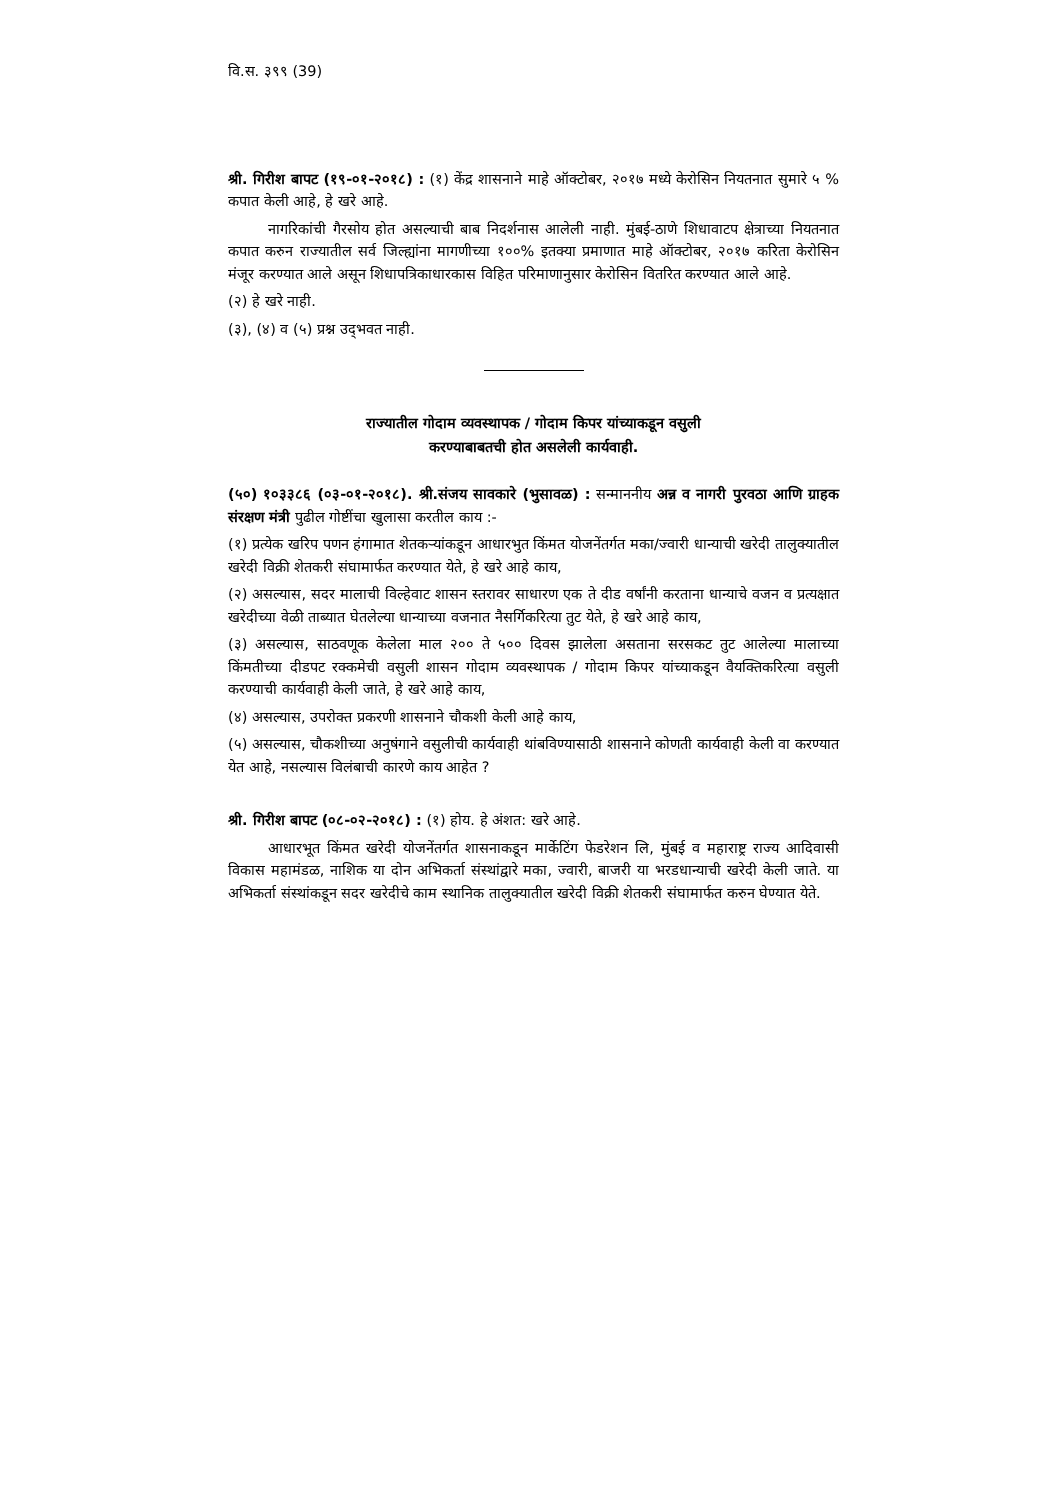वि.स. ३९९ (39)
श्री. गिरीश बापट (१९-०१-२०१८) : (१) केंद्र शासनाने माहे ऑक्टोबर, २०१७ मध्ये केरोसिन नियतनात सुमारे ५ % कपात केली आहे, हे खरे आहे.
नागरिकांची गैरसोय होत असल्याची बाब निदर्शनास आलेली नाही. मुंबई-ठाणे शिधावाटप क्षेत्राच्या नियतनात कपात करुन राज्यातील सर्व जिल्ह्यांना मागणीच्या १००% इतक्या प्रमाणात माहे ऑक्टोबर, २०१७ करिता केरोसिन मंजूर करण्यात आले असून शिधापत्रिकाधारकास विहित परिमाणानुसार केरोसिन वितरित करण्यात आले आहे.
(२) हे खरे नाही.
(३), (४) व (५) प्रश्न उद्‌भवत नाही.
राज्यातील गोदाम व्यवस्थापक / गोदाम किपर यांच्याकडून वसुली
करण्याबाबतची होत असलेली कार्यवाही.
(५०) १०३३८६ (०३-०१-२०१८). श्री.संजय सावकारे (भुसावळ) : सन्माननीय अन्न व नागरी पुरवठा आणि ग्राहक संरक्षण मंत्री पुढील गोष्टींचा खुलासा करतील काय :-
(१) प्रत्येक खरिप पणन हंगामात शेतकऱ्यांकडून आधारभुत किंमत योजनेंतर्गत मका/ज्वारी धान्याची खरेदी तालुक्यातील खरेदी विक्री शेतकरी संघामार्फत करण्यात येते, हे खरे आहे काय,
(२) असल्यास, सदर मालाची विल्हेवाट शासन स्तरावर साधारण एक ते दीड वर्षांनी करताना धान्याचे वजन व प्रत्यक्षात खरेदीच्या वेळी ताब्यात घेतलेल्या धान्याच्या वजनात नैसर्गिकरित्या तुट येते, हे खरे आहे काय,
(३) असल्यास, साठवणूक केलेला माल २०० ते ५०० दिवस झालेला असताना सरसकट तुट आलेल्या मालाच्या किंमतीच्या दीडपट रक्कमेची वसुली शासन गोदाम व्यवस्थापक / गोदाम किपर यांच्याकडून वैयक्तिकरित्या वसुली करण्याची कार्यवाही केली जाते, हे खरे आहे काय,
(४) असल्यास, उपरोक्त प्रकरणी शासनाने चौकशी केली आहे काय,
(५) असल्यास, चौकशीच्या अनुषंगाने वसुलीची कार्यवाही थांबविण्यासाठी शासनाने कोणती कार्यवाही केली वा करण्यात येत आहे, नसल्यास विलंबाची कारणे काय आहेत ?
श्री. गिरीश बापट (०८-०२-२०१८) : (१) होय. हे अंशत: खरे आहे.
आधारभूत किंमत खरेदी योजनेंतर्गत शासनाकडून मार्केटिंग फेडरेशन लि, मुंबई व महाराष्ट्र राज्य आदिवासी विकास महामंडळ, नाशिक या दोन अभिकर्ता संस्थांद्वारे मका, ज्वारी, बाजरी या भरडधान्याची खरेदी केली जाते. या अभिकर्ता संस्थांकडून सदर खरेदीचे काम स्थानिक तालुक्यातील खरेदी विक्री शेतकरी संघामार्फत करुन घेण्यात येते.